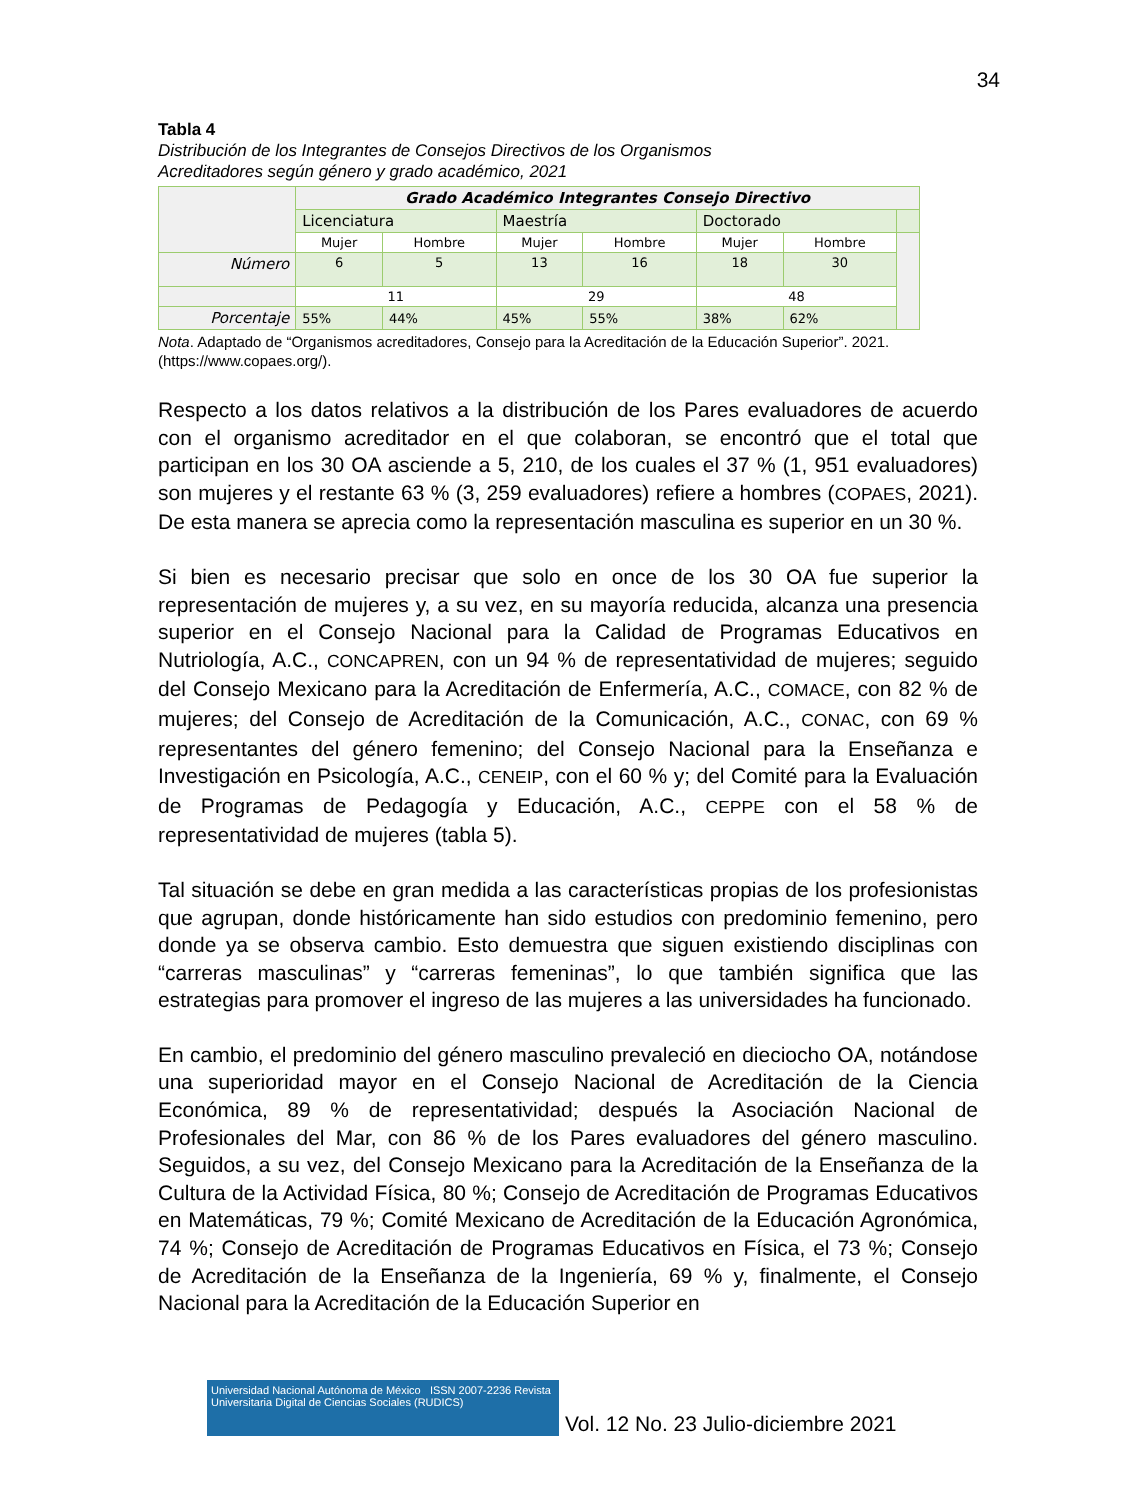34
Tabla 4
Distribución de los Integrantes de Consejos Directivos de los Organismos
Acreditadores según género y grado académico, 2021
| | Grado Académico Integrantes Consejo Directivo | | | | | | |
| | Licenciatura | | Maestría | | Doctorado | | |
| | Mujer | Hombre | Mujer | Hombre | Mujer | Hombre | |
| Número | 6 | 5 | 13 | 16 | 18 | 30 | |
| | 11 | | 29 | | 48 | | |
| Porcentaje | 55% | 44% | 45% | 55% | 38% | 62% | |
Nota. Adaptado de “Organismos acreditadores, Consejo para la Acreditación de la Educación Superior”. 2021. (https://www.copaes.org/).
Respecto a los datos relativos a la distribución de los Pares evaluadores de acuerdo con el organismo acreditador en el que colaboran, se encontró que el total que participan en los 30 OA asciende a 5, 210, de los cuales el 37 % (1, 951 evaluadores) son mujeres y el restante 63 % (3, 259 evaluadores) refiere a hombres (COPAES, 2021). De esta manera se aprecia como la representación masculina es superior en un 30 %.
Si bien es necesario precisar que solo en once de los 30 OA fue superior la representación de mujeres y, a su vez, en su mayoría reducida, alcanza una presencia superior en el Consejo Nacional para la Calidad de Programas Educativos en Nutriología, A.C., CONCAPREN, con un 94 % de representatividad de mujeres; seguido del Consejo Mexicano para la Acreditación de Enfermería, A.C., COMACE, con 82 % de mujeres; del Consejo de Acreditación de la Comunicación, A.C., CONAC, con 69 % representantes del género femenino; del Consejo Nacional para la Enseñanza e Investigación en Psicología, A.C., CENEIP, con el 60 % y; del Comité para la Evaluación de Programas de Pedagogía y Educación, A.C., CEPPE con el 58 % de representatividad de mujeres (tabla 5).
Tal situación se debe en gran medida a las características propias de los profesionistas que agrupan, donde históricamente han sido estudios con predominio femenino, pero donde ya se observa cambio. Esto demuestra que siguen existiendo disciplinas con “carreras masculinas” y “carreras femeninas”, lo que también significa que las estrategias para promover el ingreso de las mujeres a las universidades ha funcionado.
En cambio, el predominio del género masculino prevaleció en dieciocho OA, notándose una superioridad mayor en el Consejo Nacional de Acreditación de la Ciencia Económica, 89 % de representatividad; después la Asociación Nacional de Profesionales del Mar, con 86 % de los Pares evaluadores del género masculino. Seguidos, a su vez, del Consejo Mexicano para la Acreditación de la Enseñanza de la Cultura de la Actividad Física, 80 %; Consejo de Acreditación de Programas Educativos en Matemáticas, 79 %; Comité Mexicano de Acreditación de la Educación Agronómica, 74 %; Consejo de Acreditación de Programas Educativos en Física, el 73 %; Consejo de Acreditación de la Enseñanza de la Ingeniería, 69 % y, finalmente, el Consejo Nacional para la Acreditación de la Educación Superior en
Universidad Nacional Autónoma de México ISSN 2007-2236 Revista Universitaria Digital de Ciencias Sociales (RUDICS)
Vol. 12 No. 23 Julio-diciembre 2021